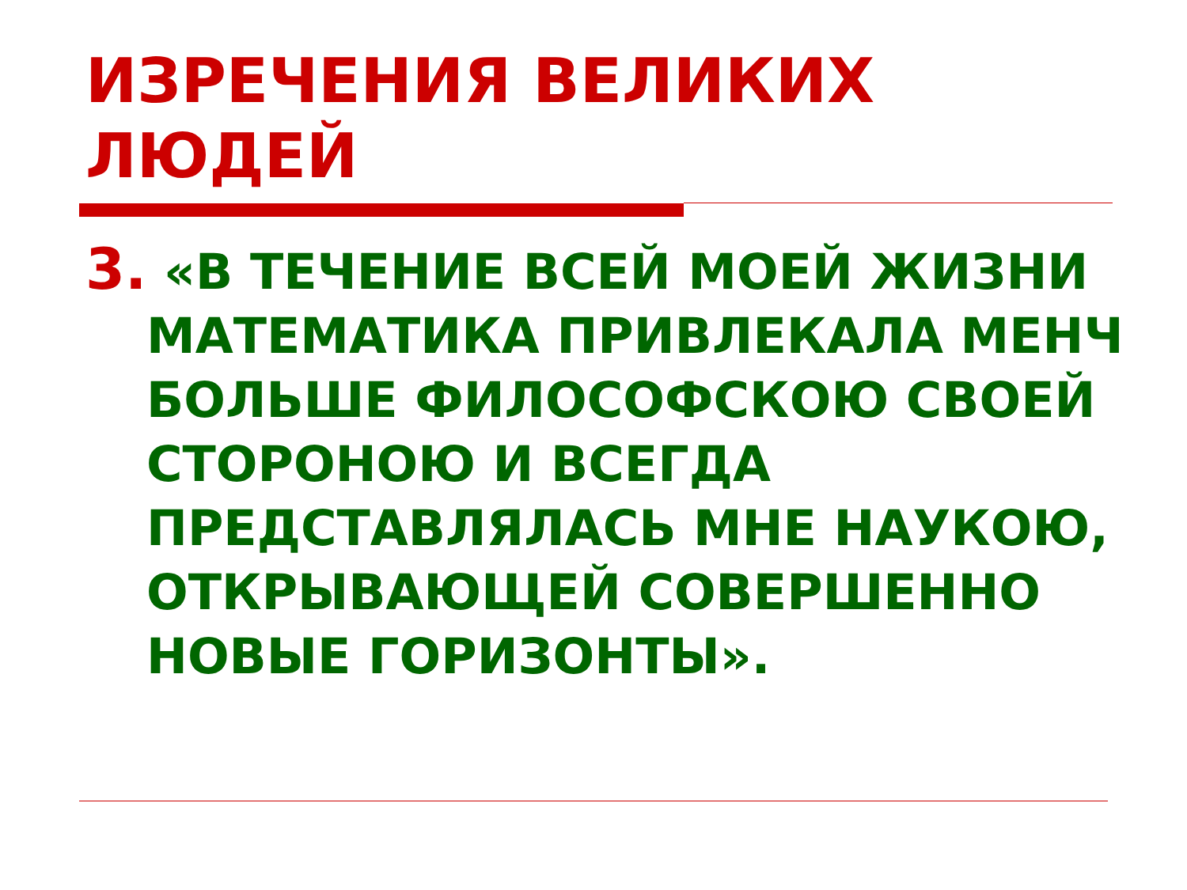ИЗРЕЧЕНИЯ ВЕЛИКИХ ЛЮДЕЙ
3. «В ТЕЧЕНИЕ ВСЕЙ МОЕЙ ЖИЗНИ МАТЕМАТИКА ПРИВЛЕКАЛА МЕНЧ БОЛЬШЕ ФИЛОСОФСКОЮ СВОЕЙ СТОРОНОЮ И ВСЕГДА ПРЕДСТАВЛЯЛАСЬ МНЕ НАУКОЮ, ОТКРЫВАЮЩЕЙ СОВЕРШЕННО НОВЫЕ ГОРИЗОНТЫ».